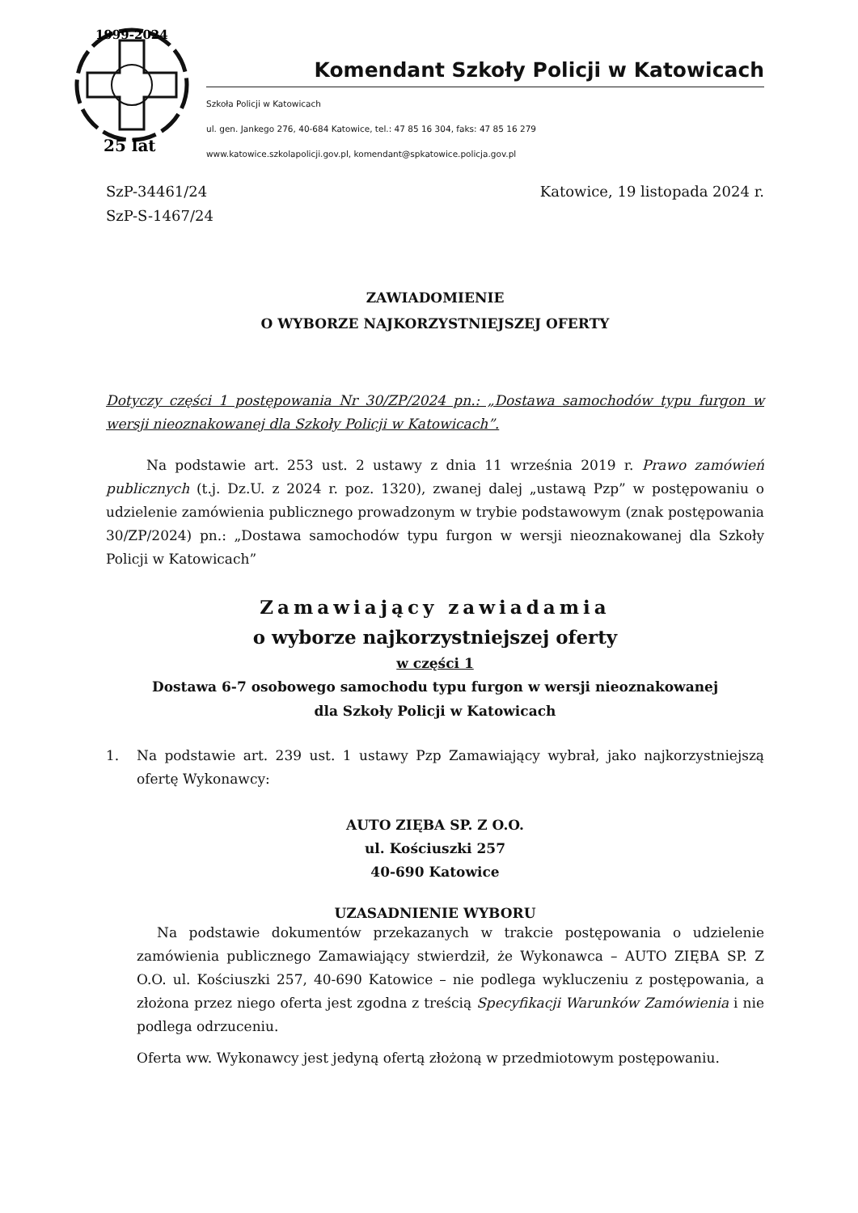1999-2024
25 lat
Komendant Szkoły Policji w Katowicach
Szkoła Policji w Katowicach
ul. gen. Jankego 276, 40-684 Katowice, tel.: 47 85 16 304, faks: 47 85 16 279
www.katowice.szkolapolicji.gov.pl, komendant@spkatowice.policja.gov.pl
SzP-34461/24
SzP-S-1467/24
Katowice, 19 listopada 2024 r.
ZAWIADOMIENIE
O WYBORZE NAJKORZYSTNIEJSZEJ OFERTY
Dotyczy części 1 postępowania Nr 30/ZP/2024 pn.: „Dostawa samochodów typu furgon w wersji nieoznakowanej dla Szkoły Policji w Katowicach”.
Na podstawie art. 253 ust. 2 ustawy z dnia 11 września 2019 r. Prawo zamówień publicznych (t.j. Dz.U. z 2024 r. poz. 1320), zwanej dalej „ustawą Pzp” w postępowaniu o udzielenie zamówienia publicznego prowadzonym w trybie podstawowym (znak postępowania 30/ZP/2024) pn.: „Dostawa samochodów typu furgon w wersji nieoznakowanej dla Szkoły Policji w Katowicach”
Zamawiający zawiadamia
o wyborze najkorzystniejszej oferty
w części 1
Dostawa 6-7 osobowego samochodu typu furgon w wersji nieoznakowanej
dla Szkoły Policji w Katowicach
1. Na podstawie art. 239 ust. 1 ustawy Pzp Zamawiający wybrał, jako najkorzystniejszą ofertę Wykonawcy:
AUTO ZIĘBA SP. Z O.O.
ul. Kościuszki 257
40-690 Katowice
UZASADNIENIE WYBORU
Na podstawie dokumentów przekazanych w trakcie postępowania o udzielenie zamówienia publicznego Zamawiający stwierdził, że Wykonawca – AUTO ZIĘBA SP. Z O.O. ul. Kościuszki 257, 40-690 Katowice – nie podlega wykluczeniu z postępowania, a złożona przez niego oferta jest zgodna z treścią Specyfikacji Warunków Zamówienia i nie podlega odrzuceniu.
Oferta ww. Wykonawcy jest jedyną ofertą złożoną w przedmiotowym postępowaniu.